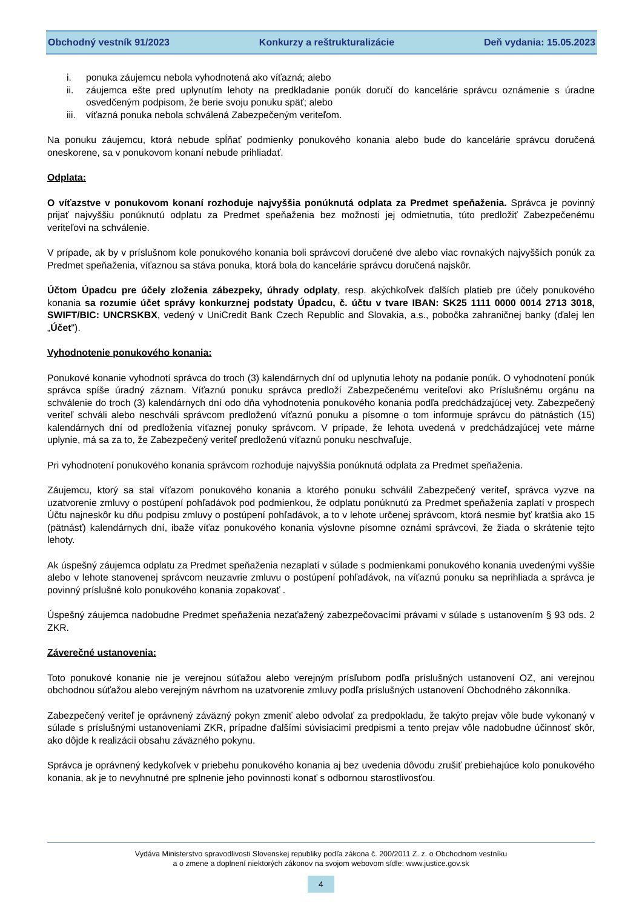Obchodný vestník 91/2023 Konkurzy a reštrukturalizácie Deň vydania: 15.05.2023
i. ponuka záujemcu nebola vyhodnotená ako víťazná; alebo
ii. záujemca ešte pred uplynutím lehoty na predkladanie ponúk doručí do kancelárie správcu oznámenie s úradne osvedčeným podpisom, že berie svoju ponuku späť; alebo
iii. víťazná ponuka nebola schválená Zabezpečeným veriteľom.
Na ponuku záujemcu, ktorá nebude spĺňať podmienky ponukového konania alebo bude do kancelárie správcu doručená oneskorene, sa v ponukovom konaní nebude prihliadať.
Odplata:
O víťazstve v ponukovom konaní rozhoduje najvyššia ponúknutá odplata za Predmet speňaženia. Správca je povinný prijať najvyššiu ponúknutú odplatu za Predmet speňaženia bez možnosti jej odmietnutia, túto predložiť Zabezpečenému veriteľovi na schválenie.
V prípade, ak by v príslušnom kole ponukového konania boli správcovi doručené dve alebo viac rovnakých najvyšších ponúk za Predmet speňaženia, víťaznou sa stáva ponuka, ktorá bola do kancelárie správcu doručená najskôr.
Účtom Úpadcu pre účely zloženia zábezpeky, úhrady odplaty, resp. akýchkoľvek ďalších platieb pre účely ponukového konania sa rozumie účet správy konkurznej podstaty Úpadcu, č. účtu v tvare IBAN: SK25 1111 0000 0014 2713 3018, SWIFT/BIC: UNCRSKBX, vedený v UniCredit Bank Czech Republic and Slovakia, a.s., pobočka zahraničnej banky (ďalej len „Účet").
Vyhodnotenie ponukového konania:
Ponukové konanie vyhodnotí správca do troch (3) kalendárnych dní od uplynutia lehoty na podanie ponúk. O vyhodnotení ponúk správca spíše úradný záznam. Víťaznú ponuku správca predloží Zabezpečenému veriteľovi ako Príslušnému orgánu na schválenie do troch (3) kalendárnych dní odo dňa vyhodnotenia ponukového konania podľa predchádzajúcej vety. Zabezpečený veriteľ schváli alebo neschváli správcom predloženú víťaznú ponuku a písomne o tom informuje správcu do pätnástich (15) kalendárnych dní od predloženia víťaznej ponuky správcom. V prípade, že lehota uvedená v predchádzajúcej vete márne uplynie, má sa za to, že Zabezpečený veriteľ predloženú víťaznú ponuku neschvaľuje.
Pri vyhodnotení ponukového konania správcom rozhoduje najvyššia ponúknutá odplata za Predmet speňaženia.
Záujemcu, ktorý sa stal víťazom ponukového konania a ktorého ponuku schválil Zabezpečený veriteľ, správca vyzve na uzatvorenie zmluvy o postúpení pohľadávok pod podmienkou, že odplatu ponúknutú za Predmet speňaženia zaplatí v prospech Účtu najneskôr ku dňu podpisu zmluvy o postúpení pohľadávok, a to v lehote určenej správcom, ktorá nesmie byť kratšia ako 15 (pätnásť) kalendárnych dní, ibaže víťaz ponukového konania výslovne písomne oznámi správcovi, že žiada o skrátenie tejto lehoty.
Ak úspešný záujemca odplatu za Predmet speňaženia nezaplatí v súlade s podmienkami ponukového konania uvedenými vyššie alebo v lehote stanovenej správcom neuzavrie zmluvu o postúpení pohľadávok, na víťaznú ponuku sa neprihliada a správca je povinný príslušné kolo ponukového konania zopakovať .
Úspešný záujemca nadobudne Predmet speňaženia nezaťažený zabezpečovacími právami v súlade s ustanovením § 93 ods. 2 ZKR.
Záverečné ustanovenia:
Toto ponukové konanie nie je verejnou súťažou alebo verejným prísľubom podľa príslušných ustanovení OZ, ani verejnou obchodnou súťažou alebo verejným návrhom na uzatvorenie zmluvy podľa príslušných ustanovení Obchodného zákonníka.
Zabezpečený veriteľ je oprávnený záväzný pokyn zmeniť alebo odvolať za predpokladu, že takýto prejav vôle bude vykonaný v súlade s príslušnými ustanoveniami ZKR, prípadne ďalšími súvisiacimi predpismi a tento prejav vôle nadobudne účinnosť skôr, ako dôjde k realizácii obsahu záväzného pokynu.
Správca je oprávnený kedykoľvek v priebehu ponukového konania aj bez uvedenia dôvodu zrušiť prebiehajúce kolo ponukového konania, ak je to nevyhnutné pre splnenie jeho povinnosti konať s odbornou starostlivosťou.
Vydáva Ministerstvo spravodlivosti Slovenskej republiky podľa zákona č. 200/2011 Z. z. o Obchodnom vestníku
a o zmene a doplnení niektorých zákonov na svojom webovom sídle: www.justice.gov.sk
4